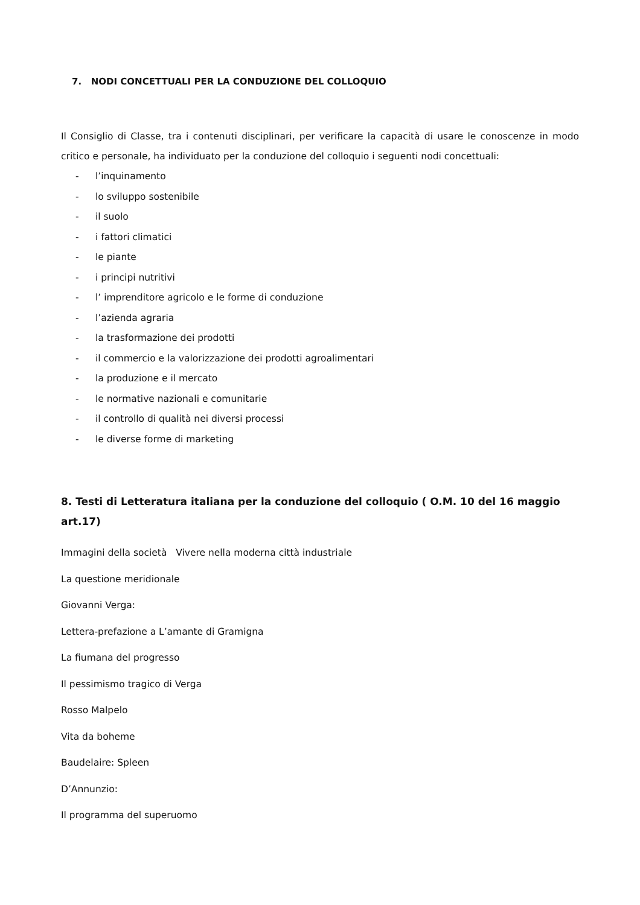7. NODI CONCETTUALI PER LA CONDUZIONE DEL COLLOQUIO
Il Consiglio di Classe, tra i contenuti disciplinari, per verificare la capacità di usare le conoscenze in modo critico e personale, ha individuato per la conduzione del colloquio i seguenti nodi concettuali:
- l’inquinamento
- lo sviluppo sostenibile
- il suolo
- i fattori climatici
- le piante
- i principi nutritivi
- l’ imprenditore agricolo e le forme di conduzione
- l’azienda agraria
- la trasformazione dei prodotti
- il commercio e la valorizzazione dei prodotti agroalimentari
- la produzione e il mercato
- le normative nazionali e comunitarie
- il controllo di qualità nei diversi processi
- le diverse forme di marketing
8. Testi di Letteratura italiana per la conduzione del colloquio ( O.M. 10 del 16 maggio art.17)
Immagini della società Vivere nella moderna città industriale
La questione meridionale
Giovanni Verga:
Lettera-prefazione a L’amante di Gramigna
La fiumana del progresso
Il pessimismo tragico di Verga
Rosso Malpelo
Vita da boheme
Baudelaire: Spleen
D’Annunzio:
Il programma del superuomo